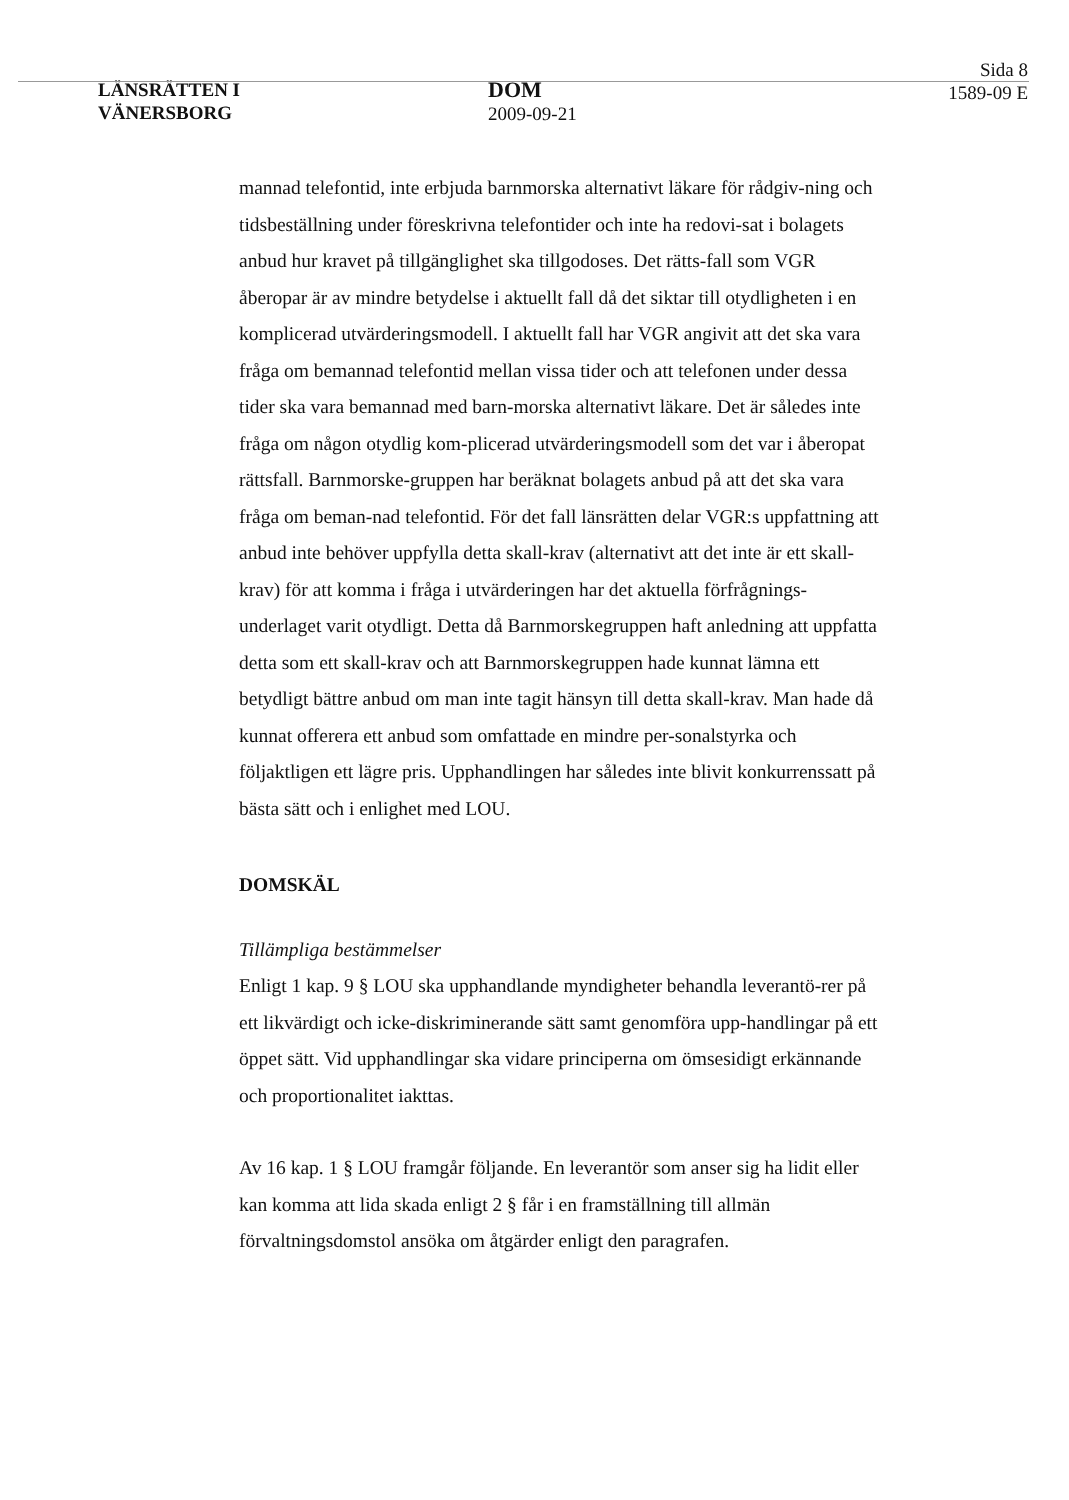LÄNSRÄTTEN I
VÄNERSBORG
DOM
2009-09-21
Sida 8
1589-09 E
mannad telefontid, inte erbjuda barnmorska alternativt läkare för rådgiv-ning och tidsbeställning under föreskrivna telefontider och inte ha redovi-sat i bolagets anbud hur kravet på tillgänglighet ska tillgodoses. Det rätts-fall som VGR åberopar är av mindre betydelse i aktuellt fall då det siktar till otydligheten i en komplicerad utvärderingsmodell. I aktuellt fall har VGR angivit att det ska vara fråga om bemannad telefontid mellan vissa tider och att telefonen under dessa tider ska vara bemannad med barn-morska alternativt läkare. Det är således inte fråga om någon otydlig kom-plicerad utvärderingsmodell som det var i åberopat rättsfall. Barnmorske-gruppen har beräknat bolagets anbud på att det ska vara fråga om beman-nad telefontid. För det fall länsrätten delar VGR:s uppfattning att anbud inte behöver uppfylla detta skall-krav (alternativt att det inte är ett skall-krav) för att komma i fråga i utvärderingen har det aktuella förfrågnings-underlaget varit otydligt. Detta då Barnmorskegruppen haft anledning att uppfatta detta som ett skall-krav och att Barnmorskegruppen hade kunnat lämna ett betydligt bättre anbud om man inte tagit hänsyn till detta skall-krav. Man hade då kunnat offerera ett anbud som omfattade en mindre per-sonalstyrka och följaktligen ett lägre pris. Upphandlingen har således inte blivit konkurrenssatt på bästa sätt och i enlighet med LOU.
DOMSKÄL
Tillämpliga bestämmelser
Enligt 1 kap. 9 § LOU ska upphandlande myndigheter behandla leverantö-rer på ett likvärdigt och icke-diskriminerande sätt samt genomföra upp-handlingar på ett öppet sätt. Vid upphandlingar ska vidare principerna om ömsesidigt erkännande och proportionalitet iakttas.
Av 16 kap. 1 § LOU framgår följande. En leverantör som anser sig ha lidit eller kan komma att lida skada enligt 2 § får i en framställning till allmän förvaltningsdomstol ansöka om åtgärder enligt den paragrafen.